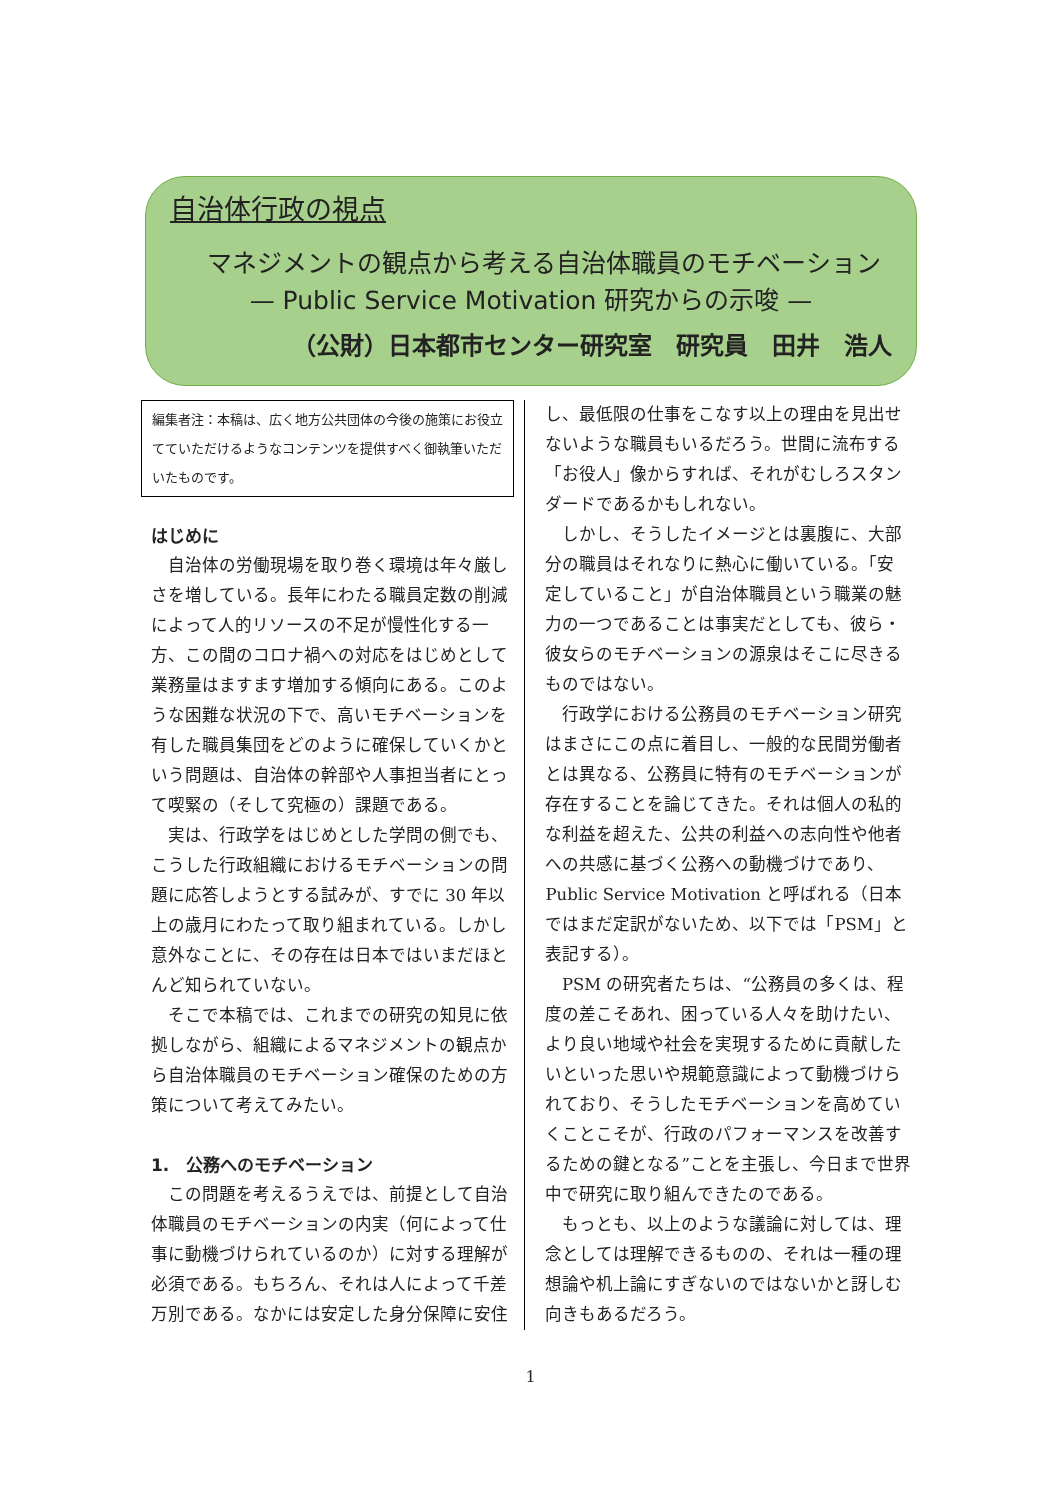自治体行政の視点
マネジメントの観点から考える自治体職員のモチベーション
— Public Service Motivation 研究からの示唆 —
（公財）日本都市センター研究室　研究員　田井　浩人
編集者注：本稿は、広く地方公共団体の今後の施策にお役立てていただけるようなコンテンツを提供すべく御執筆いただいたものです。
はじめに
自治体の労働現場を取り巻く環境は年々厳しさを増している。長年にわたる職員定数の削減によって人的リソースの不足が慢性化する一方、この間のコロナ禍への対応をはじめとして業務量はますます増加する傾向にある。このような困難な状況の下で、高いモチベーションを有した職員集団をどのように確保していくかという問題は、自治体の幹部や人事担当者にとって喫緊の（そして究極の）課題である。
実は、行政学をはじめとした学問の側でも、こうした行政組織におけるモチベーションの問題に応答しようとする試みが、すでに 30 年以上の歳月にわたって取り組まれている。しかし意外なことに、その存在は日本ではいまだほとんど知られていない。
そこで本稿では、これまでの研究の知見に依拠しながら、組織によるマネジメントの観点から自治体職員のモチベーション確保のための方策について考えてみたい。
1.　公務へのモチベーション
この問題を考えるうえでは、前提として自治体職員のモチベーションの内実（何によって仕事に動機づけられているのか）に対する理解が必須である。もちろん、それは人によって千差万別である。なかには安定した身分保障に安住
し、最低限の仕事をこなす以上の理由を見出せないような職員もいるだろう。世間に流布する「お役人」像からすれば、それがむしろスタンダードであるかもしれない。
しかし、そうしたイメージとは裏腹に、大部分の職員はそれなりに熱心に働いている。「安定していること」が自治体職員という職業の魅力の一つであることは事実だとしても、彼ら・彼女らのモチベーションの源泉はそこに尽きるものではない。
行政学における公務員のモチベーション研究はまさにこの点に着目し、一般的な民間労働者とは異なる、公務員に特有のモチベーションが存在することを論じてきた。それは個人の私的な利益を超えた、公共の利益への志向性や他者への共感に基づく公務への動機づけであり、Public Service Motivation と呼ばれる（日本ではまだ定訳がないため、以下では「PSM」と表記する）。
PSM の研究者たちは、“公務員の多くは、程度の差こそあれ、困っている人々を助けたい、より良い地域や社会を実現するために貢献したいといった思いや規範意識によって動機づけられており、そうしたモチベーションを高めていくことこそが、行政のパフォーマンスを改善するための鍵となる”ことを主張し、今日まで世界中で研究に取り組んできたのである。
もっとも、以上のような議論に対しては、理念としては理解できるものの、それは一種の理想論や机上論にすぎないのではないかと訝しむ向きもあるだろう。
1